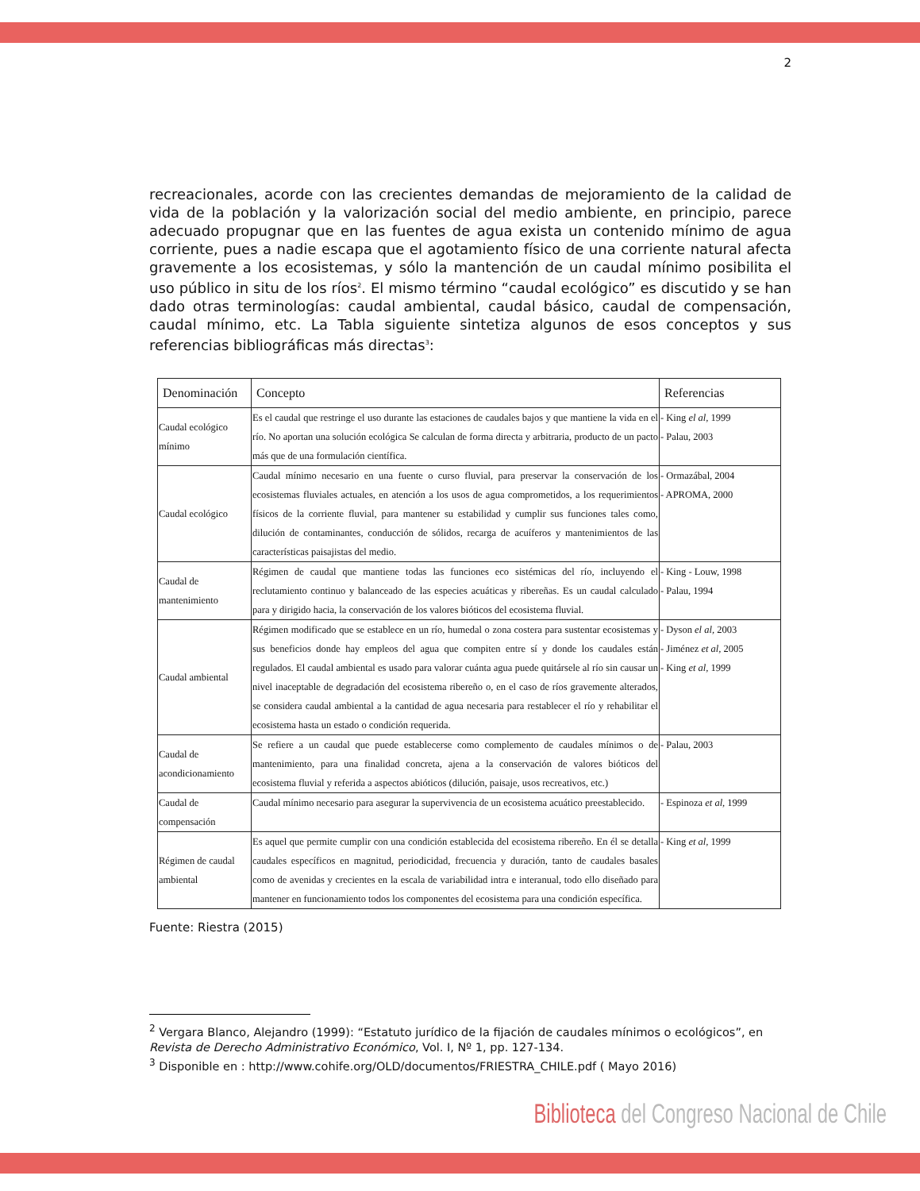2
recreacionales, acorde con las crecientes demandas de mejoramiento de la calidad de vida de la población y la valorización social del medio ambiente, en principio, parece adecuado propugnar que en las fuentes de agua exista un contenido mínimo de agua corriente, pues a nadie escapa que el agotamiento físico de una corriente natural afecta gravemente a los ecosistemas, y sólo la mantención de un caudal mínimo posibilita el uso público in situ de los ríos<sup>2</sup>. El mismo término “caudal ecológico” es discutido y se han dado otras terminologías: caudal ambiental, caudal básico, caudal de compensación, caudal mínimo, etc. La Tabla siguiente sintetiza algunos de esos conceptos y sus referencias bibliográficas más directas<sup>3</sup>:
| Denominación | Concepto | Referencias |
| --- | --- | --- |
| Caudal ecológico mínimo | Es el caudal que restringe el uso durante las estaciones de caudales bajos y que mantiene la vida en el río. No aportan una solución ecológica Se calculan de forma directa y arbitraria, producto de un pacto más que de una formulación científica. | - King el al, 1999 - Palau, 2003 |
| Caudal ecológico | Caudal mínimo necesario en una fuente o curso fluvial, para preservar la conservación de los ecosistemas fluviales actuales, en atención a los usos de agua comprometidos, a los requerimientos físicos de la corriente fluvial, para mantener su estabilidad y cumplir sus funciones tales como, dilución de contaminantes, conducción de sólidos, recarga de acuíferos y mantenimientos de las características paisajistas del medio. | - Ormazábal, 2004 - APROMA, 2000 |
| Caudal de mantenimiento | Régimen de caudal que mantiene todas las funciones eco sistémicas del río, incluyendo el reclutamiento continuo y balanceado de las especies acuáticas y ribereñas. Es un caudal calculado para y dirigido hacia, la conservación de los valores bióticos del ecosistema fluvial. | - King - Louw, 1998 - Palau, 1994 |
| Caudal ambiental | Régimen modificado que se establece en un río, humedal o zona costera para sustentar ecosistemas y sus beneficios donde hay empleos del agua que compiten entre sí y donde los caudales están regulados. El caudal ambiental es usado para valorar cuánta agua puede quitársele al río sin causar un nivel inaceptable de degradación del ecosistema ribereño o, en el caso de ríos gravemente alterados, se considera caudal ambiental a la cantidad de agua necesaria para restablecer el río y rehabilitar el ecosistema hasta un estado o condición requerida. | - Dyson el al, 2003 - Jiménez et al, 2005 - King et al, 1999 |
| Caudal de acondicionamiento | Se refiere a un caudal que puede establecerse como complemento de caudales mínimos o de mantenimiento, para una finalidad concreta, ajena a la conservación de valores bióticos del ecosistema fluvial y referida a aspectos abióticos (dilución, paisaje, usos recreativos, etc.) | - Palau, 2003 |
| Caudal de compensación | Caudal mínimo necesario para asegurar la supervivencia de un ecosistema acuático preestablecido. | - Espinoza et al, 1999 |
| Régimen de caudal ambiental | Es aquel que permite cumplir con una condición establecida del ecosistema ribereño. En él se detalla caudales específicos en magnitud, periodicidad, frecuencia y duración, tanto de caudales basales como de avenidas y crecientes en la escala de variabilidad intra e interanual, todo ello diseñado para mantener en funcionamiento todos los componentes del ecosistema para una condición específica. | - King et al, 1999 |
Fuente: Riestra (2015)
<sup>2</sup> Vergara Blanco, Alejandro (1999): “Estatuto jurídico de la fijación de caudales mínimos o ecológicos”, en Revista de Derecho Administrativo Económico, Vol. I, Nº 1, pp. 127-134.
<sup>3</sup> Disponible en : http://www.cohife.org/OLD/documentos/FRIESTRA_CHILE.pdf ( Mayo 2016)
Biblioteca del Congreso Nacional de Chile